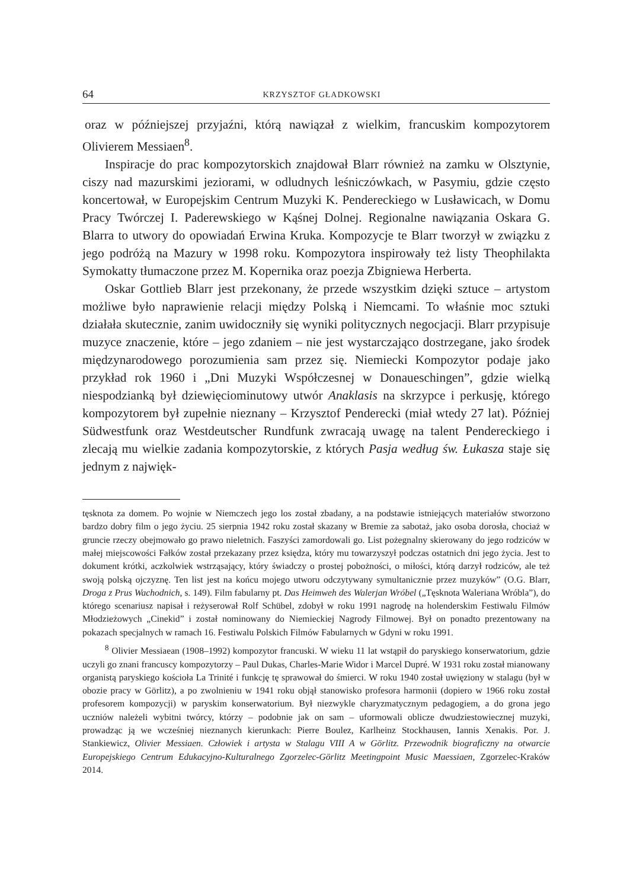64 KRZYSZTOF GŁADKOWSKI
oraz w późniejszej przyjaźni, którą nawiązał z wielkim, francuskim kompozytorem Olivierem Messiaen<sup>8</sup>.
Inspiracje do prac kompozytorskich znajdował Blarr również na zamku w Olsztynie, ciszy nad mazurskimi jeziorami, w odludnych leśniczówkach, w Pasymiu, gdzie często koncertował, w Europejskim Centrum Muzyki K. Pendereckiego w Lusławicach, w Domu Pracy Twórczej I. Paderewskiego w Kąśnej Dolnej. Regionalne nawiązania Oskara G. Blarra to utwory do opowiadań Erwina Kruka. Kompozycje te Blarr tworzył w związku z jego podróżą na Mazury w 1998 roku. Kompozytora inspirowały też listy Theophilakta Symokatty tłumaczone przez M. Kopernika oraz poezja Zbigniewa Herberta.
Oskar Gottlieb Blarr jest przekonany, że przede wszystkim dzięki sztuce – artystom możliwe było naprawienie relacji między Polską i Niemcami. To właśnie moc sztuki działała skutecznie, zanim uwidoczniły się wyniki politycznych negocjacji. Blarr przypisuje muzyce znaczenie, które – jego zdaniem – nie jest wystarczająco dostrzegane, jako środek międzynarodowego porozumienia sam przez się. Niemiecki Kompozytor podaje jako przykład rok 1960 i „Dni Muzyki Współczesnej w Donaueschingen”, gdzie wielką niespodzianką był dziewięciominutowy utwór Anaklasis na skrzypce i perkusję, którego kompozytorem był zupełnie nieznany – Krzysztof Penderecki (miał wtedy 27 lat). Później Südwestfunk oraz Westdeutscher Rundfunk zwracają uwagę na talent Pendereckiego i zlecają mu wielkie zadania kompozytorskie, z których Pasja według św. Łukasza staje się jednym z najwięk-
tęsknota za domem. Po wojnie w Niemczech jego los został zbadany, a na podstawie istniejących materiałów stworzono bardzo dobry film o jego życiu. 25 sierpnia 1942 roku został skazany w Bremie za sabotaż, jako osoba dorosła, chociaż w gruncie rzeczy obejmowało go prawo nieletnich. Faszyści zamordowali go. List pożegnalny skierowany do jego rodziców w małej miejscowości Fałków został przekazany przez księdza, który mu towarzyszył podczas ostatnich dni jego życia. Jest to dokument krótki, aczkolwiek wstrząsający, który świadczy o prostej pobożności, o miłości, którą darzył rodziców, ale też swoją polską ojczyznę. Ten list jest na końcu mojego utworu odczytywany symultanicznie przez muzyków” (O.G. Blarr, Droga z Prus Wachodnich, s. 149). Film fabularny pt. Das Heimweh des Walerjan Wróbel („Tęsknota Waleriana Wróbla”), do którego scenariusz napisał i reżyserował Rolf Schübel, zdobył w roku 1991 nagrodę na holenderskim Festiwalu Filmów Młodzieżowych „Cinekid” i został nominowany do Niemieckiej Nagrody Filmowej. Był on ponadto prezentowany na pokazach specjalnych w ramach 16. Festiwalu Polskich Filmów Fabularnych w Gdyni w roku 1991.
<sup>8</sup> Olivier Messiaean (1908–1992) kompozytor francuski. W wieku 11 lat wstąpił do paryskiego konserwatorium, gdzie uczyli go znani francuscy kompozytorzy – Paul Dukas, Charles-Marie Widor i Marcel Dupré. W 1931 roku został mianowany organistą paryskiego kościoła La Trinité i funkcję tę sprawował do śmierci. W roku 1940 został uwięziony w stalagu (był w obozie pracy w Görlitz), a po zwolnieniu w 1941 roku objął stanowisko profesora harmonii (dopiero w 1966 roku został profesorem kompozycji) w paryskim konserwatorium. Był niezwykle charyzmatycznym pedagogiem, a do grona jego uczniów należeli wybitni twórcy, którzy – podobnie jak on sam – uformowali oblicze dwudziestowiecznej muzyki, prowadząc ją we wcześniej nieznanych kierunkach: Pierre Boulez, Karlheinz Stockhausen, Iannis Xenakis. Por. J. Stankiewicz, Olivier Messiaen. Człowiek i artysta w Stalagu VIII A w Görlitz. Przewodnik biograficzny na otwarcie Europejskiego Centrum Edukacyjno-Kulturalnego Zgorzelec-Görlitz Meetingpoint Music Maessiaen, Zgorzelec-Kraków 2014.